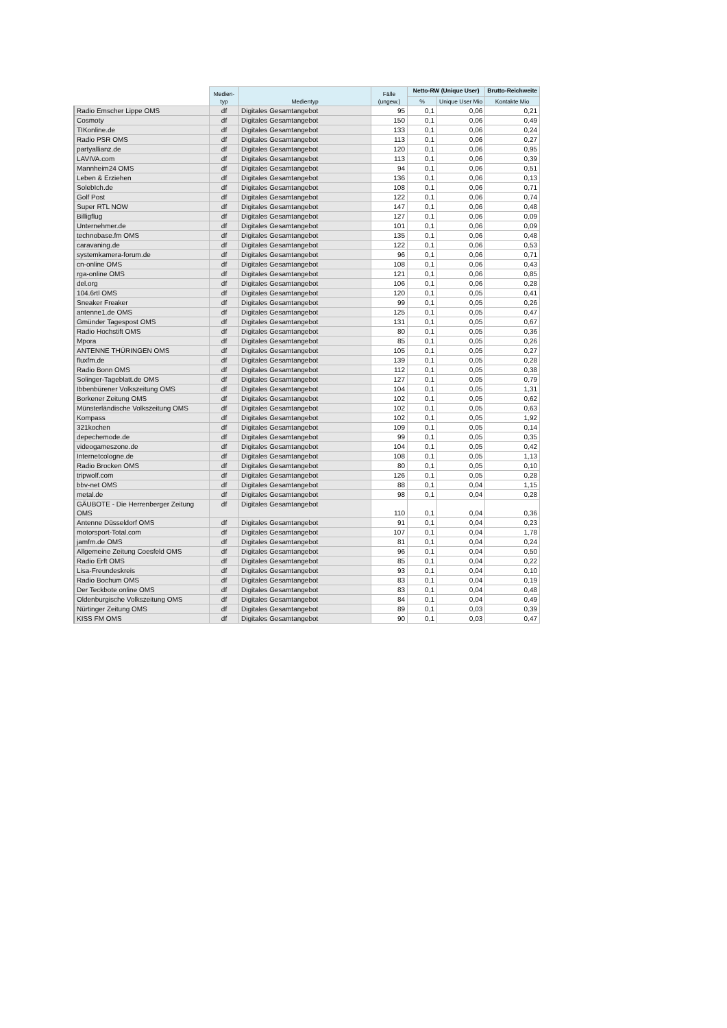| | Medien- typ | Medientyp | Fälle (ungew.) | Netto-RW (Unique User) | | Brutto-Reichweite |
| --- | --- | --- | --- | --- | --- | --- |
| | | | | % | Unique User Mio | Kontakte Mio |
| Radio Emscher Lippe OMS | df | Digitales Gesamtangebot | 95 | 0,1 | 0,06 | 0,21 |
| Cosmoty | df | Digitales Gesamtangebot | 150 | 0,1 | 0,06 | 0,49 |
| TIKonline.de | df | Digitales Gesamtangebot | 133 | 0,1 | 0,06 | 0,24 |
| Radio PSR OMS | df | Digitales Gesamtangebot | 113 | 0,1 | 0,06 | 0,27 |
| partyallianz.de | df | Digitales Gesamtangebot | 120 | 0,1 | 0,06 | 0,95 |
| LAVIVA.com | df | Digitales Gesamtangebot | 113 | 0,1 | 0,06 | 0,39 |
| Mannheim24 OMS | df | Digitales Gesamtangebot | 94 | 0,1 | 0,06 | 0,51 |
| Leben & Erziehen | df | Digitales Gesamtangebot | 136 | 0,1 | 0,06 | 0,13 |
| SolebIch.de | df | Digitales Gesamtangebot | 108 | 0,1 | 0,06 | 0,71 |
| Golf Post | df | Digitales Gesamtangebot | 122 | 0,1 | 0,06 | 0,74 |
| Super RTL NOW | df | Digitales Gesamtangebot | 147 | 0,1 | 0,06 | 0,48 |
| Billigflug | df | Digitales Gesamtangebot | 127 | 0,1 | 0,06 | 0,09 |
| Unternehmer.de | df | Digitales Gesamtangebot | 101 | 0,1 | 0,06 | 0,09 |
| technobase.fm OMS | df | Digitales Gesamtangebot | 135 | 0,1 | 0,06 | 0,48 |
| caravaning.de | df | Digitales Gesamtangebot | 122 | 0,1 | 0,06 | 0,53 |
| systemkamera-forum.de | df | Digitales Gesamtangebot | 96 | 0,1 | 0,06 | 0,71 |
| cn-online OMS | df | Digitales Gesamtangebot | 108 | 0,1 | 0,06 | 0,43 |
| rga-online OMS | df | Digitales Gesamtangebot | 121 | 0,1 | 0,06 | 0,85 |
| del.org | df | Digitales Gesamtangebot | 106 | 0,1 | 0,06 | 0,28 |
| 104.6rtl OMS | df | Digitales Gesamtangebot | 120 | 0,1 | 0,05 | 0,41 |
| Sneaker Freaker | df | Digitales Gesamtangebot | 99 | 0,1 | 0,05 | 0,26 |
| antenne1.de OMS | df | Digitales Gesamtangebot | 125 | 0,1 | 0,05 | 0,47 |
| Gmünder Tagespost OMS | df | Digitales Gesamtangebot | 131 | 0,1 | 0,05 | 0,67 |
| Radio Hochstift OMS | df | Digitales Gesamtangebot | 80 | 0,1 | 0,05 | 0,36 |
| Mpora | df | Digitales Gesamtangebot | 85 | 0,1 | 0,05 | 0,26 |
| ANTENNE THÜRINGEN OMS | df | Digitales Gesamtangebot | 105 | 0,1 | 0,05 | 0,27 |
| fluxfm.de | df | Digitales Gesamtangebot | 139 | 0,1 | 0,05 | 0,28 |
| Radio Bonn OMS | df | Digitales Gesamtangebot | 112 | 0,1 | 0,05 | 0,38 |
| Solinger-Tageblatt.de OMS | df | Digitales Gesamtangebot | 127 | 0,1 | 0,05 | 0,79 |
| Ibbenbürener Volkszeitung OMS | df | Digitales Gesamtangebot | 104 | 0,1 | 0,05 | 1,31 |
| Borkener Zeitung OMS | df | Digitales Gesamtangebot | 102 | 0,1 | 0,05 | 0,62 |
| Münsterländische Volkszeitung OMS | df | Digitales Gesamtangebot | 102 | 0,1 | 0,05 | 0,63 |
| Kompass | df | Digitales Gesamtangebot | 102 | 0,1 | 0,05 | 1,92 |
| 321kochen | df | Digitales Gesamtangebot | 109 | 0,1 | 0,05 | 0,14 |
| depechemode.de | df | Digitales Gesamtangebot | 99 | 0,1 | 0,05 | 0,35 |
| videogameszone.de | df | Digitales Gesamtangebot | 104 | 0,1 | 0,05 | 0,42 |
| Internetcologne.de | df | Digitales Gesamtangebot | 108 | 0,1 | 0,05 | 1,13 |
| Radio Brocken OMS | df | Digitales Gesamtangebot | 80 | 0,1 | 0,05 | 0,10 |
| tripwolf.com | df | Digitales Gesamtangebot | 126 | 0,1 | 0,05 | 0,28 |
| bbv-net OMS | df | Digitales Gesamtangebot | 88 | 0,1 | 0,04 | 1,15 |
| metal.de | df | Digitales Gesamtangebot | 98 | 0,1 | 0,04 | 0,28 |
| GÄUBOTE - Die Herrenberger Zeitung OMS | df | Digitales Gesamtangebot | 110 | 0,1 | 0,04 | 0,36 |
| Antenne Düsseldorf OMS | df | Digitales Gesamtangebot | 91 | 0,1 | 0,04 | 0,23 |
| motorsport-Total.com | df | Digitales Gesamtangebot | 107 | 0,1 | 0,04 | 1,78 |
| jamfm.de OMS | df | Digitales Gesamtangebot | 81 | 0,1 | 0,04 | 0,24 |
| Allgemeine Zeitung Coesfeld OMS | df | Digitales Gesamtangebot | 96 | 0,1 | 0,04 | 0,50 |
| Radio Erft OMS | df | Digitales Gesamtangebot | 85 | 0,1 | 0,04 | 0,22 |
| Lisa-Freundeskreis | df | Digitales Gesamtangebot | 93 | 0,1 | 0,04 | 0,10 |
| Radio Bochum OMS | df | Digitales Gesamtangebot | 83 | 0,1 | 0,04 | 0,19 |
| Der Teckbote online OMS | df | Digitales Gesamtangebot | 83 | 0,1 | 0,04 | 0,48 |
| Oldenburgische Volkszeitung OMS | df | Digitales Gesamtangebot | 84 | 0,1 | 0,04 | 0,49 |
| Nürtinger Zeitung OMS | df | Digitales Gesamtangebot | 89 | 0,1 | 0,03 | 0,39 |
| KISS FM OMS | df | Digitales Gesamtangebot | 90 | 0,1 | 0,03 | 0,47 |